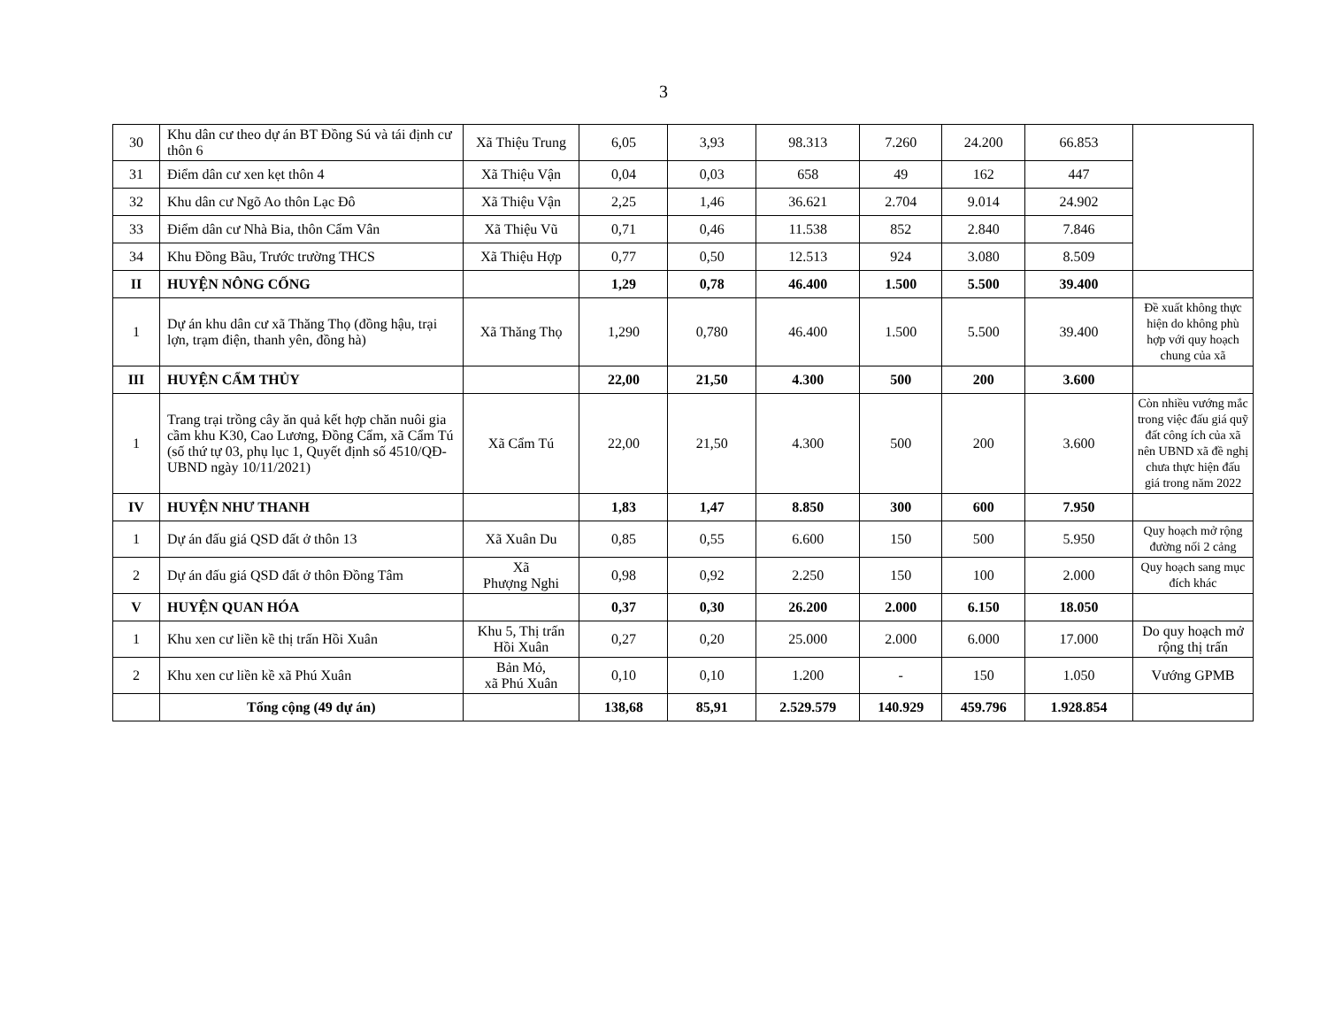3
| 30 | Khu dân cư theo dự án BT Đồng Sú và tái định cư thôn 6 | Xã Thiệu Trung | 6,05 | 3,93 | 98.313 | 7.260 | 24.200 | 66.853 | |
| 31 | Điểm dân cư xen kẹt thôn 4 | Xã Thiệu Vận | 0,04 | 0,03 | 658 | 49 | 162 | 447 | |
| 32 | Khu dân cư Ngõ Ao thôn Lạc Đô | Xã Thiệu Vận | 2,25 | 1,46 | 36.621 | 2.704 | 9.014 | 24.902 | |
| 33 | Điểm dân cư Nhà Bia, thôn Cẩm Vân | Xã Thiệu Vũ | 0,71 | 0,46 | 11.538 | 852 | 2.840 | 7.846 | |
| 34 | Khu Đồng Bầu, Trước trường THCS | Xã Thiệu Hợp | 0,77 | 0,50 | 12.513 | 924 | 3.080 | 8.509 | |
| II | HUYỆN NÔNG CỐNG | | 1,29 | 0,78 | 46.400 | 1.500 | 5.500 | 39.400 | |
| 1 | Dự án khu dân cư xã Thăng Thọ (đồng hậu, trại lợn, trạm điện, thanh yên, đồng hà) | Xã Thăng Thọ | 1,290 | 0,780 | 46.400 | 1.500 | 5.500 | 39.400 | Đề xuất không thực hiện do không phù hợp với quy hoạch chung của xã |
| III | HUYỆN CẨM THỦY | | 22,00 | 21,50 | 4.300 | 500 | 200 | 3.600 | |
| 1 | Trang trại trồng cây ăn quả kết hợp chăn nuôi gia cầm khu K30, Cao Lương, Đồng Cẩm, xã Cẩm Tú (số thứ tự 03, phụ lục 1, Quyết định số 4510/QĐ-UBND ngày 10/11/2021) | Xã Cẩm Tú | 22,00 | 21,50 | 4.300 | 500 | 200 | 3.600 | Còn nhiều vướng mắc trong việc đấu giá quỹ đất công ích của xã nên UBND xã đề nghị chưa thực hiện đấu giá trong năm 2022 |
| IV | HUYỆN NHƯ THANH | | 1,83 | 1,47 | 8.850 | 300 | 600 | 7.950 | |
| 1 | Dự án đấu giá QSD đất ở thôn 13 | Xã Xuân Du | 0,85 | 0,55 | 6.600 | 150 | 500 | 5.950 | Quy hoạch mở rộng đường nối 2 cảng |
| 2 | Dự án đấu giá QSD đất ở thôn Đồng Tâm | Xã Phượng Nghi | 0,98 | 0,92 | 2.250 | 150 | 100 | 2.000 | Quy hoạch sang mục đích khác |
| V | HUYỆN QUAN HÓA | | 0,37 | 0,30 | 26.200 | 2.000 | 6.150 | 18.050 | |
| 1 | Khu xen cư liền kề thị trấn Hồi Xuân | Khu 5, Thị trấn Hồi Xuân | 0,27 | 0,20 | 25.000 | 2.000 | 6.000 | 17.000 | Do quy hoạch mở rộng thị trấn |
| 2 | Khu xen cư liền kề xã Phú Xuân | Bản Mỏ, xã Phú Xuân | 0,10 | 0,10 | 1.200 | - | 150 | 1.050 | Vướng GPMB |
| | Tổng cộng (49 dự án) | | 138,68 | 85,91 | 2.529.579 | 140.929 | 459.796 | 1.928.854 | |